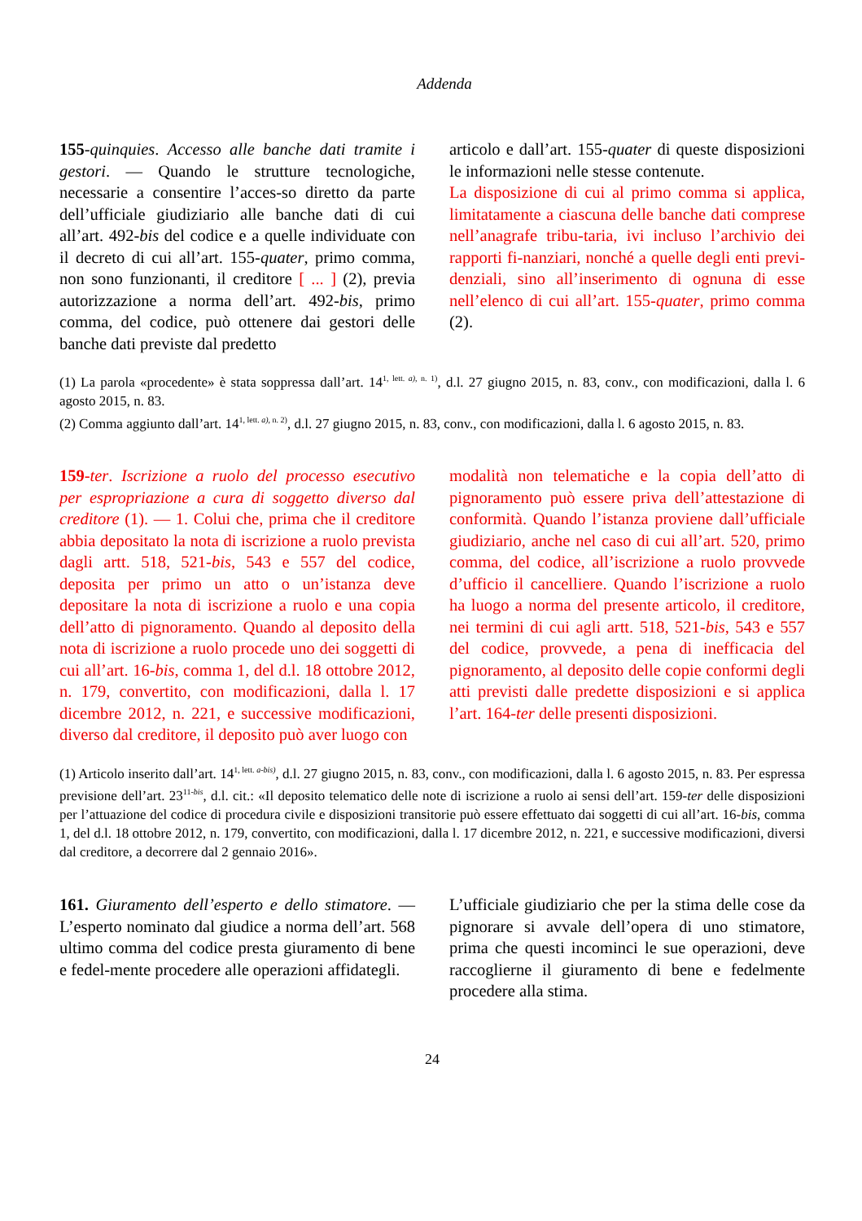Addenda
155-quinquies. Accesso alle banche dati tramite i gestori. — Quando le strutture tecnologiche, necessarie a consentire l’acces-so diretto da parte dell’ufficiale giudiziario alle banche dati di cui all’art. 492-bis del codice e a quelle individuate con il decreto di cui all’art. 155-quater, primo comma, non sono funzionanti, il creditore [ ... ] (2), previa autorizzazione a norma dell’art. 492-bis, primo comma, del codice, può ottenere dai gestori delle banche dati previste dal predetto
articolo e dall’art. 155-quater di queste disposizioni le informazioni nelle stesse contenute.
La disposizione di cui al primo comma si applica, limitatamente a ciascuna delle banche dati comprese nell’anagrafe tribu-taria, ivi incluso l’archivio dei rapporti fi-nanziari, nonché a quelle degli enti previ-denziali, sino all’inserimento di ognuna di esse nell’elenco di cui all’art. 155-quater, primo comma (2).
(1) La parola «procedente» è stata soppressa dall’art. 14<sup>1, lett. a), n. 1)</sup>, d.l. 27 giugno 2015, n. 83, conv., con modificazioni, dalla l. 6 agosto 2015, n. 83.
(2) Comma aggiunto dall’art. 14<sup>1, lett. a), n. 2)</sup>, d.l. 27 giugno 2015, n. 83, conv., con modificazioni, dalla l. 6 agosto 2015, n. 83.
159-ter. Iscrizione a ruolo del processo esecutivo per espropriazione a cura di soggetto diverso dal creditore (1). — 1. Colui che, prima che il creditore abbia depositato la nota di iscrizione a ruolo prevista dagli artt. 518, 521-bis, 543 e 557 del codice, deposita per primo un atto o un’istanza deve depositare la nota di iscrizione a ruolo e una copia dell’atto di pignoramento. Quando al deposito della nota di iscrizione a ruolo procede uno dei soggetti di cui all’art. 16-bis, comma 1, del d.l. 18 ottobre 2012, n. 179, convertito, con modificazioni, dalla l. 17 dicembre 2012, n. 221, e successive modificazioni, diverso dal creditore, il deposito può aver luogo con
modalità non telematiche e la copia dell’atto di pignoramento può essere priva dell’attestazione di conformità. Quando l’istanza proviene dall’ufficiale giudiziario, anche nel caso di cui all’art. 520, primo comma, del codice, all’iscrizione a ruolo provvede d’ufficio il cancelliere. Quando l’iscrizione a ruolo ha luogo a norma del presente articolo, il creditore, nei termini di cui agli artt. 518, 521-bis, 543 e 557 del codice, provvede, a pena di inefficacia del pignoramento, al deposito delle copie conformi degli atti previsti dalle predette disposizioni e si applica l’art. 164-ter delle presenti disposizioni.
(1) Articolo inserito dall’art. 14<sup>1, lett. a-bis)</sup>, d.l. 27 giugno 2015, n. 83, conv., con modificazioni, dalla l. 6 agosto 2015, n. 83. Per espressa previsione dell’art. 23<sup>11-bis</sup>, d.l. cit.: «Il deposito telematico delle note di iscrizione a ruolo ai sensi dell’art. 159-ter delle disposizioni per l’attuazione del codice di procedura civile e disposizioni transitorie può essere effettuato dai soggetti di cui all’art. 16-bis, comma 1, del d.l. 18 ottobre 2012, n. 179, convertito, con modificazioni, dalla l. 17 dicembre 2012, n. 221, e successive modificazioni, diversi dal creditore, a decorrere dal 2 gennaio 2016».
161. Giuramento dell’esperto e dello stimatore. — L’esperto nominato dal giudice a norma dell’art. 568 ultimo comma del codice presta giuramento di bene e fedel-mente procedere alle operazioni affidategli.
L’ufficiale giudiziario che per la stima delle cose da pignorare si avvale dell’opera di uno stimatore, prima che questi incominci le sue operazioni, deve raccoglierne il giuramento di bene e fedelmente procedere alla stima.
24